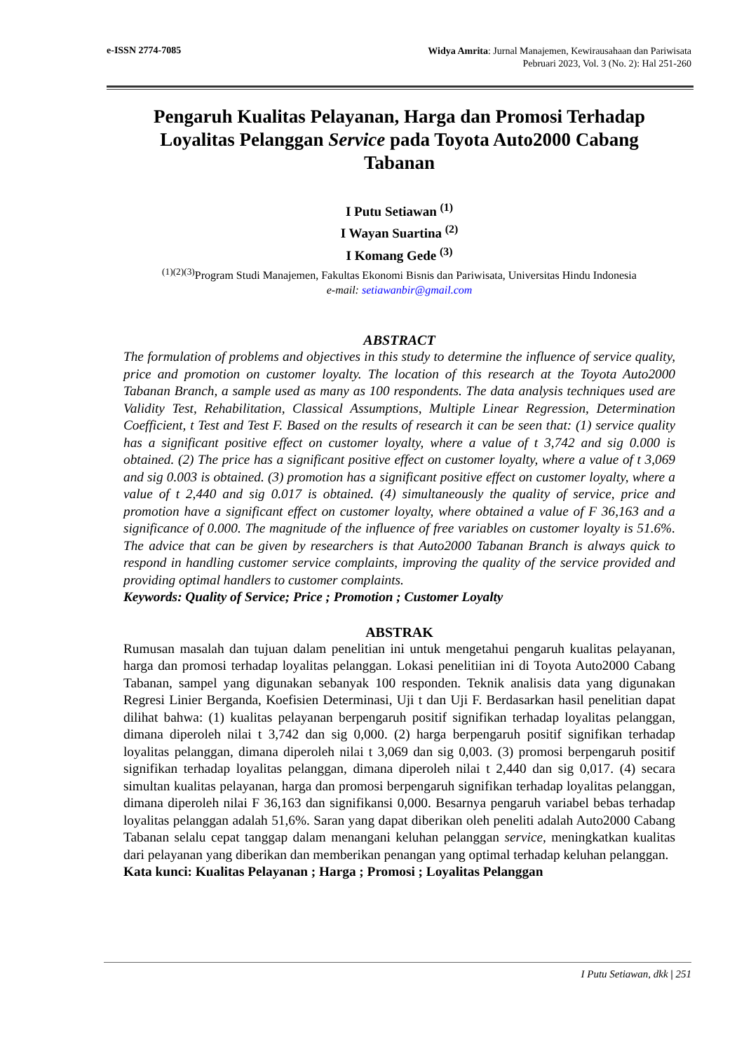e-ISSN 2774-7085
Widya Amrita: Jurnal Manajemen, Kewirausahaan dan Pariwisata
Pebruari 2023, Vol. 3 (No. 2): Hal 251-260
Pengaruh Kualitas Pelayanan, Harga dan Promosi Terhadap Loyalitas Pelanggan Service pada Toyota Auto2000 Cabang Tabanan
I Putu Setiawan <sup>(1)</sup>
I Wayan Suartina <sup>(2)</sup>
I Komang Gede <sup>(3)</sup>
<sup>(1)(2)(3)</sup>Program Studi Manajemen, Fakultas Ekonomi Bisnis dan Pariwisata, Universitas Hindu Indonesia
e-mail: setiawanbir@gmail.com
ABSTRACT
The formulation of problems and objectives in this study to determine the influence of service quality, price and promotion on customer loyalty. The location of this research at the Toyota Auto2000 Tabanan Branch, a sample used as many as 100 respondents. The data analysis techniques used are Validity Test, Rehabilitation, Classical Assumptions, Multiple Linear Regression, Determination Coefficient, t Test and Test F. Based on the results of research it can be seen that: (1) service quality has a significant positive effect on customer loyalty, where a value of t 3,742 and sig 0.000 is obtained. (2) The price has a significant positive effect on customer loyalty, where a value of t 3,069 and sig 0.003 is obtained. (3) promotion has a significant positive effect on customer loyalty, where a value of t 2,440 and sig 0.017 is obtained. (4) simultaneously the quality of service, price and promotion have a significant effect on customer loyalty, where obtained a value of F 36,163 and a significance of 0.000. The magnitude of the influence of free variables on customer loyalty is 51.6%. The advice that can be given by researchers is that Auto2000 Tabanan Branch is always quick to respond in handling customer service complaints, improving the quality of the service provided and providing optimal handlers to customer complaints.
Keywords: Quality of Service; Price ; Promotion ; Customer Loyalty
ABSTRAK
Rumusan masalah dan tujuan dalam penelitian ini untuk mengetahui pengaruh kualitas pelayanan, harga dan promosi terhadap loyalitas pelanggan. Lokasi penelitiian ini di Toyota Auto2000 Cabang Tabanan, sampel yang digunakan sebanyak 100 responden. Teknik analisis data yang digunakan Regresi Linier Berganda, Koefisien Determinasi, Uji t dan Uji F. Berdasarkan hasil penelitian dapat dilihat bahwa: (1) kualitas pelayanan berpengaruh positif signifikan terhadap loyalitas pelanggan, dimana diperoleh nilai t 3,742 dan sig 0,000. (2) harga berpengaruh positif signifikan terhadap loyalitas pelanggan, dimana diperoleh nilai t 3,069 dan sig 0,003. (3) promosi berpengaruh positif signifikan terhadap loyalitas pelanggan, dimana diperoleh nilai t 2,440 dan sig 0,017. (4) secara simultan kualitas pelayanan, harga dan promosi berpengaruh signifikan terhadap loyalitas pelanggan, dimana diperoleh nilai F 36,163 dan signifikansi 0,000. Besarnya pengaruh variabel bebas terhadap loyalitas pelanggan adalah 51,6%. Saran yang dapat diberikan oleh peneliti adalah Auto2000 Cabang Tabanan selalu cepat tanggap dalam menangani keluhan pelanggan service, meningkatkan kualitas dari pelayanan yang diberikan dan memberikan penangan yang optimal terhadap keluhan pelanggan.
Kata kunci: Kualitas Pelayanan ; Harga ; Promosi ; Loyalitas Pelanggan
I Putu Setiawan, dkk | 251